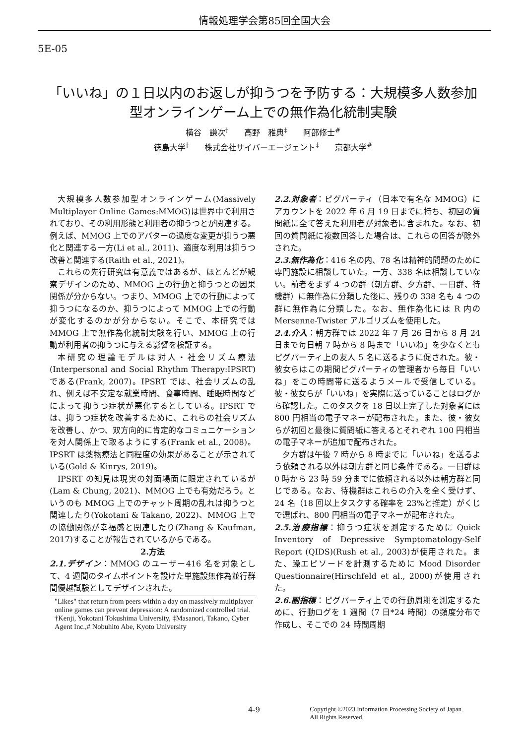情報処理学会第85回全国大会
5E-05
「いいね」の１日以内のお返しが抑うつを予防する：大規模多人数参加型オンラインゲーム上での無作為化統制実験
横谷　謙次<sup>†</sup>　　高野　雅典<sup>‡</sup>　　阿部修士<sup>#</sup>
徳島大学<sup>†</sup>　　株式会社サイバーエージェント<sup>‡</sup>　　京都大学<sup>#</sup>
大規模多人数参加型オンラインゲーム(Massively Multiplayer Online Games:MMOG)は世界中で利用されており、その利用形態と利用者の抑うつとが関連する。例えば、MMOG 上でのアバターの過度な変更が抑うつ悪化と関連する一方(Li et al., 2011)、適度な利用は抑うつ改善と関連する(Raith et al., 2021)。
これらの先行研究は有意義ではあるが、ほとんどが観察デザインのため、MMOG 上の行動と抑うつとの因果関係が分からない。つまり、MMOG 上での行動によって抑うつになるのか、抑うつによって MMOG 上での行動が変化するのかが分からない。そこで、本研究では MMOG 上で無作為化統制実験を行い、MMOG 上の行動が利用者の抑うつに与える影響を検証する。
本研究の理論モデルは対人・社会リズム療法(Interpersonal and Social Rhythm Therapy:IPSRT)である(Frank, 2007)。IPSRT では、社会リズムの乱れ、例えば不安定な就業時間、食事時間、睡眠時間などによって抑うつ症状が悪化するとしている。IPSRT では、抑うつ症状を改善するために、これらの社会リズムを改善し、かつ、双方向的に肯定的なコミュニケーションを対人関係上で取るようにする(Frank et al., 2008)。IPSRT は薬物療法と同程度の効果があることが示されている(Gold & Kinrys, 2019)。
IPSRT の知見は現実の対面場面に限定されているが(Lam & Chung, 2021)、MMOG 上でも有効だろう。というのも MMOG 上でのチャット周期の乱れは抑うつと関連したり(Yokotani & Takano, 2022)、MMOG 上での協働関係が幸福感と関連したり(Zhang & Kaufman, 2017)することが報告されているからである。
2.方法
2.1.デザイン：MMOG のユーザー416 名を対象として、4 週間のタイムポイントを設けた単施設無作為並行群間優越試験としてデザインされた。
"Likes" that return from peers within a day on massively multiplayer online games can prevent depression: A randomized controlled trial.
†Kenji, Yokotani Tokushima University, ‡Masanori, Takano, Cyber Agent Inc.,# Nobuhito Abe, Kyoto University
2.2.対象者：ピグパーティ（日本で有名な MMOG）にアカウントを 2022 年 6 月 19 日までに持ち、初回の質問紙に全て答えた利用者が対象者に含まれた。なお、初回の質問紙に複数回答した場合は、これらの回答が除外された。
2.3.無作為化：416 名の内、78 名は精神的問題のために専門施設に相談していた。一方、338 名は相談していない。前者をまず 4 つの群（朝方群、夕方群、一日群、待機群）に無作為に分類した後に、残りの 338 名も 4 つの群に無作為に分類した。なお、無作為化には R 内の Mersenne-Twister アルゴリズムを使用した。
2.4.介入：朝方群では 2022 年 7 月 26 日から 8 月 24 日まで毎日朝 7 時から 8 時まで「いいね」を少なくともピグパーティ上の友人 5 名に送るように促された。彼・彼女らはこの期間ピグパーティの管理者から毎日「いいね」をこの時間帯に送るようメールで受信している。彼・彼女らが「いいね」を実際に送っていることはログから確認した。このタスクを 18 日以上完了した対象者には 800 円相当の電子マネーが配布された。また、彼・彼女らが初回と最後に質問紙に答えるとそれぞれ 100 円相当の電子マネーが追加で配布された。
夕方群は午後 7 時から 8 時までに「いいね」を送るよう依頼される以外は朝方群と同じ条件である。一日群は 0 時から 23 時 59 分までに依頼される以外は朝方群と同じである。なお、待機群はこれらの介入を全く受けず、24 名（18 回以上タスクする確率を 23%と推定）がくじで選ばれ、800 円相当の電子マネーが配布された。
2.5.治療指標：抑うつ症状を測定するために Quick Inventory of Depressive Symptomatology-Self Report (QIDS)(Rush et al., 2003)が使用された。また、躁エピソードを計測するために Mood Disorder Questionnaire(Hirschfeld et al., 2000)が使用された。
2.6.副指標：ピグパーティ上での行動周期を測定するために、行動ログを 1 週間（7 日*24 時間）の頻度分布で作成し、そこでの 24 時間周期
4-9
Copyright ©2023 Information Processing Society of Japan.
All Rights Reserved.